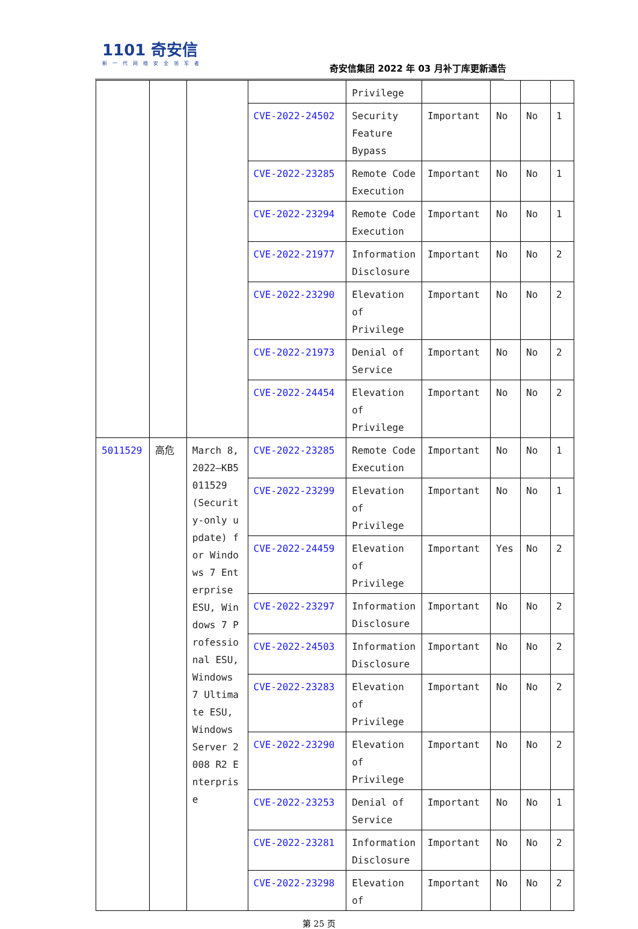1101 奇安信
新一代网络安全领军者
奇安信集团 2022 年 03 月补丁库更新通告
| | | | | Privilege | | | | |
| | | | CVE-2022-24502 | Security Feature Bypass | Important | No | No | 1 |
| | | | CVE-2022-23285 | Remote Code Execution | Important | No | No | 1 |
| | | | CVE-2022-23294 | Remote Code Execution | Important | No | No | 1 |
| | | | CVE-2022-21977 | Information Disclosure | Important | No | No | 2 |
| | | | CVE-2022-23290 | Elevation of Privilege | Important | No | No | 2 |
| | | | CVE-2022-21973 | Denial of Service | Important | No | No | 2 |
| | | | CVE-2022-24454 | Elevation of Privilege | Important | No | No | 2 |
| 5011529 | 高危 | March 8, 2022—KB5011529 (Security-only update) for Windows 7 Enterprise ESU, Windows 7 Professional ESU, Windows 7 Ultimate ESU, Windows Server 2008 R2 Enterprise | CVE-2022-23285 | Remote Code Execution | Important | No | No | 1 |
| | | | CVE-2022-23299 | Elevation of Privilege | Important | No | No | 1 |
| | | | CVE-2022-24459 | Elevation of Privilege | Important | Yes | No | 2 |
| | | | CVE-2022-23297 | Information Disclosure | Important | No | No | 2 |
| | | | CVE-2022-24503 | Information Disclosure | Important | No | No | 2 |
| | | | CVE-2022-23283 | Elevation of Privilege | Important | No | No | 2 |
| | | | CVE-2022-23290 | Elevation of Privilege | Important | No | No | 2 |
| | | | CVE-2022-23253 | Denial of Service | Important | No | No | 1 |
| | | | CVE-2022-23281 | Information Disclosure | Important | No | No | 2 |
| | | | CVE-2022-23298 | Elevation of | Important | No | No | 2 |
第 25 页